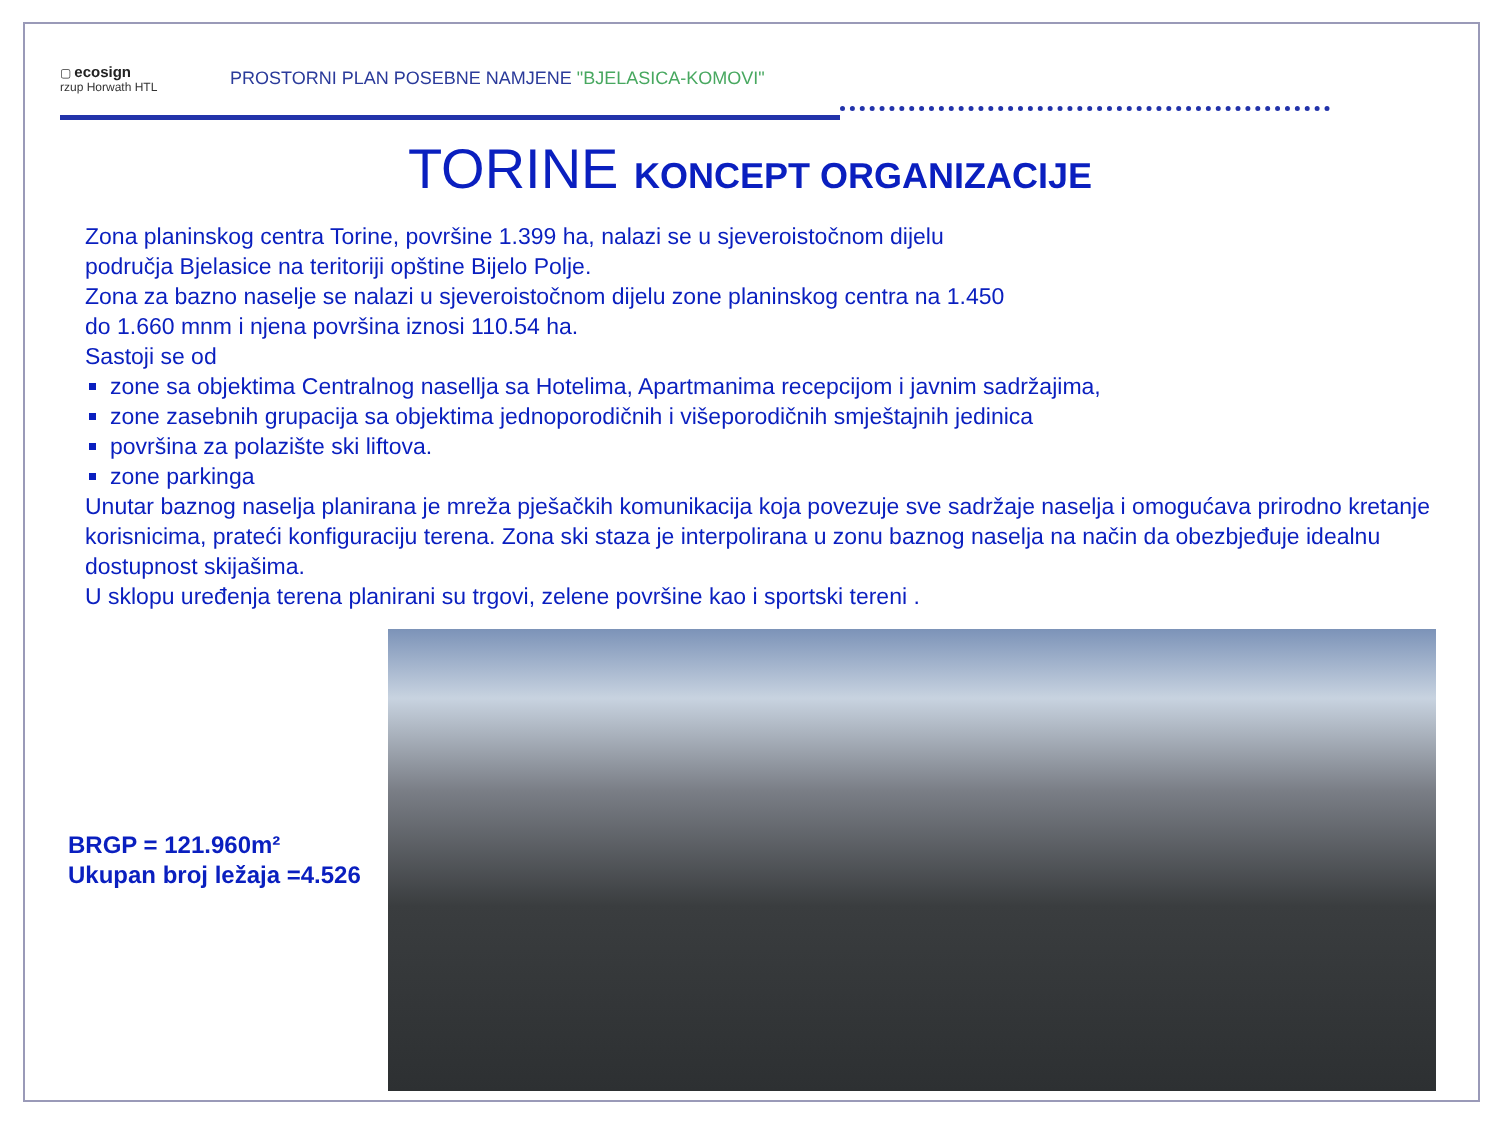▢ ecosign
rzup Horwath HTL
PROSTORNI PLAN POSEBNE NAMJENE "BJELASICA-KOMOVI"
TORINE KONCEPT ORGANIZACIJE
Zona planinskog centra Torine, površine 1.399 ha, nalazi se u sjeveroistočnom dijelu
područja Bjelasice na teritoriji opštine Bijelo Polje.
Zona za bazno naselje se nalazi u sjeveroistočnom dijelu zone planinskog centra na 1.450
do 1.660 mnm i njena površina iznosi 110.54 ha.
Sastoji se od
zone sa objektima Centralnog nasellja sa Hotelima, Apartmanima recepcijom i javnim sadržajima,
zone zasebnih grupacija sa objektima jednoporodičnih i višeporodičnih smještajnih jedinica
površina za polazište ski liftova.
zone parkinga
Unutar baznog naselja planirana je mreža pješačkih komunikacija koja povezuje sve sadržaje naselja i omogućava prirodno kretanje korisnicima, prateći konfiguraciju terena. Zona ski staza je interpolirana u zonu baznog naselja na način da obezbjeđuje idealnu dostupnost skijašima.
U sklopu uređenja terena planirani su trgovi, zelene površine kao i sportski tereni .
BRGP = 121.960m²
Ukupan broj ležaja =4.526